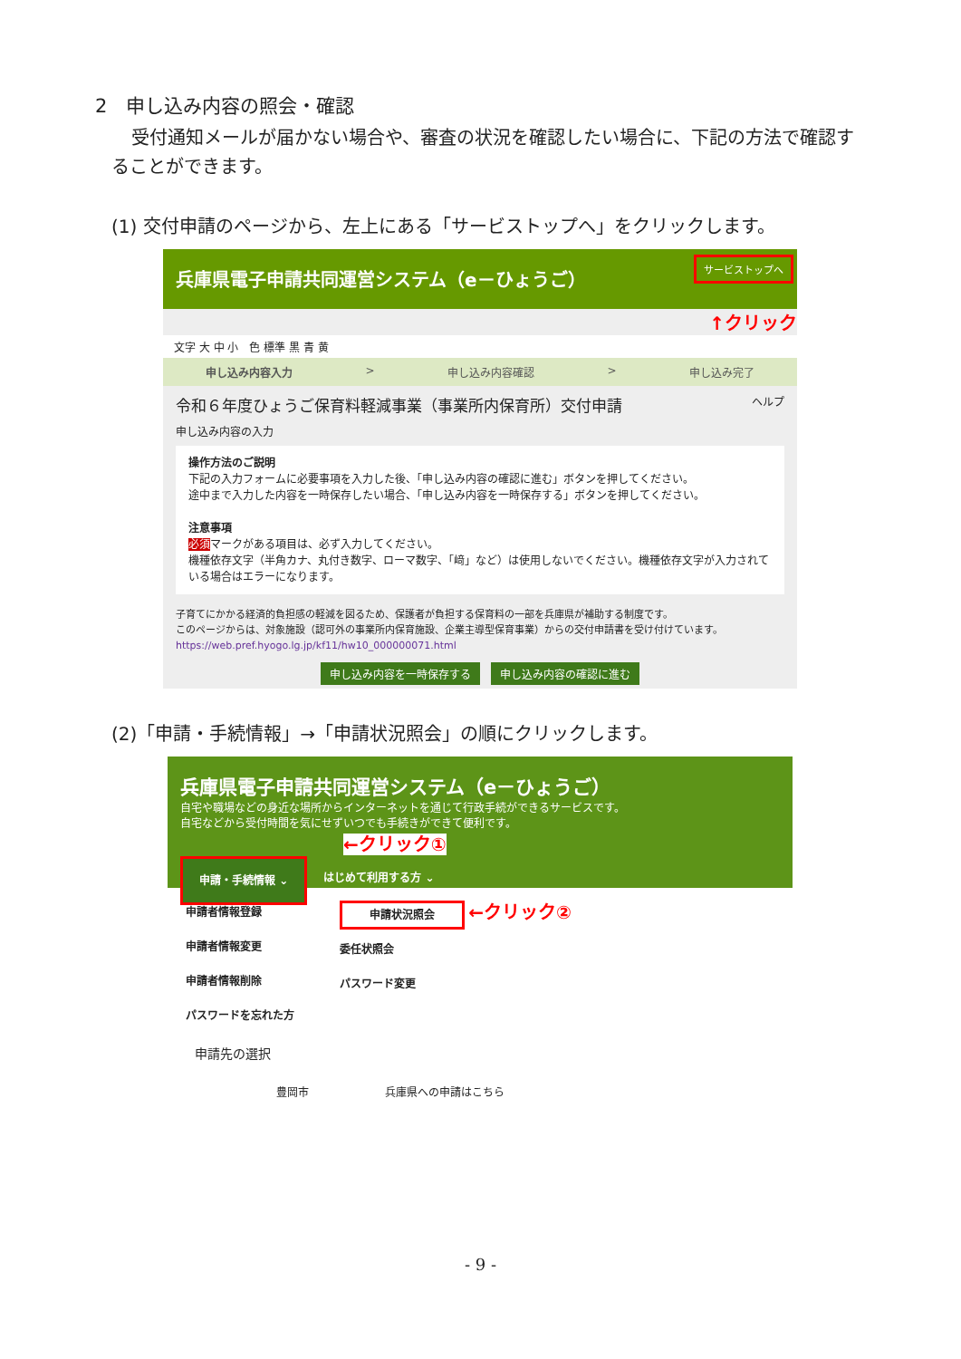2　申し込み内容の照会・確認
受付通知メールが届かない場合や、審査の状況を確認したい場合に、下記の方法で確認することができます。
(1) 交付申請のページから、左上にある「サービストップへ」をクリックします。
兵庫県電子申請共同運営システム（e－ひょうご） サービストップへ
↑クリック
文字 大 中 小　色 標準 黒 青 黄
申し込み内容入力 > 申し込み内容確認 > 申し込み完了
令和６年度ひょうご保育料軽減事業（事業所内保育所）交付申請 ヘルプ
申し込み内容の入力
操作方法のご説明
下記の入力フォームに必要事項を入力した後、「申し込み内容の確認に進む」ボタンを押してください。
途中まで入力した内容を一時保存したい場合、「申し込み内容を一時保存する」ボタンを押してください。
注意事項
必須マークがある項目は、必ず入力してください。
機種依存文字（半角カナ、丸付き数字、ローマ数字、「﨑」など）は使用しないでください。機種依存文字が入力されている場合はエラーになります。
子育てにかかる経済的負担感の軽減を図るため、保護者が負担する保育料の一部を兵庫県が補助する制度です。
このページからは、対象施設（認可外の事業所内保育施設、企業主導型保育事業）からの交付申請書を受け付けています。
https://web.pref.hyogo.lg.jp/kf11/hw10_000000071.html
申し込み内容を一時保存する 申し込み内容の確認に進む
(2)「申請・手続情報」→「申請状況照会」の順にクリックします。
兵庫県電子申請共同運営システム（e－ひょうご）
自宅や職場などの身近な場所からインターネットを通じて行政手続ができるサービスです。
自宅などから受付時間を気にせずいつでも手続きができて便利です。
←クリック①
申請・手続情報 ⌄ はじめて利用する方 ⌄
申請者情報登録
申請者情報変更
申請者情報削除
パスワードを忘れた方
申請状況照会 ←クリック②
委任状照会
パスワード変更
申請先の選択
豊岡市　　　　　　　兵庫県への申請はこちら
- 9 -